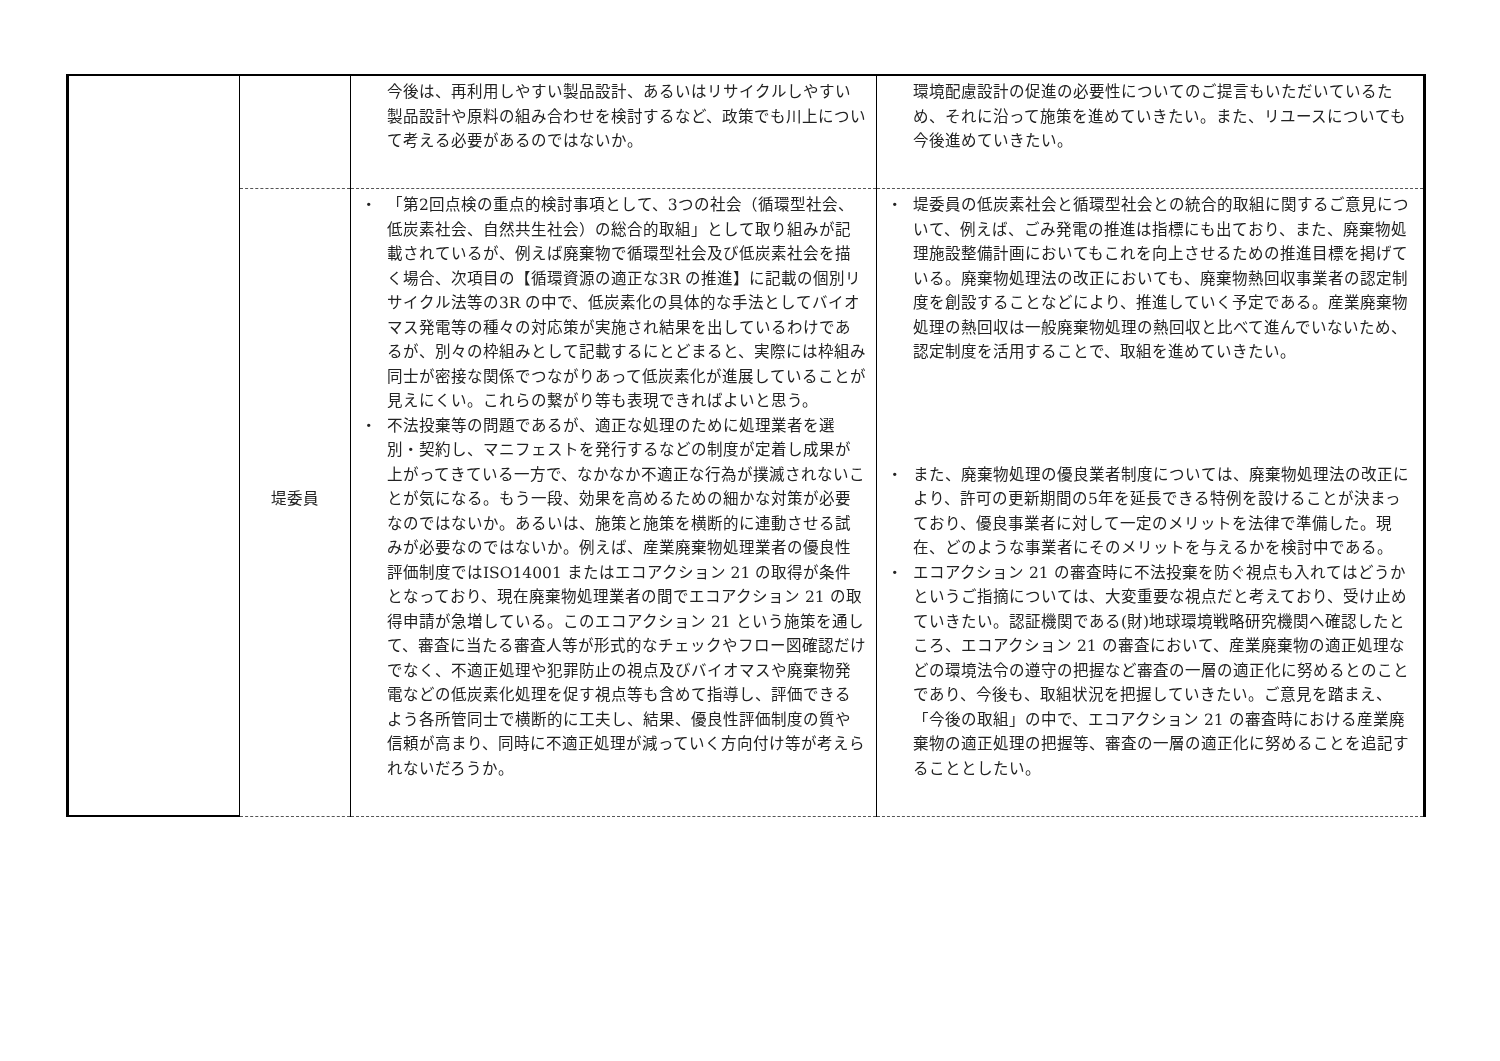| | | 今後は、再利用しやすい製品設計、あるいはリサイクルしやすい製品設計や原料の組み合わせを検討するなど、政策でも川上について考える必要があるのではないか。 | 環境配慮設計の促進の必要性についてのご提言もいただいているため、それに沿って施策を進めていきたい。また、リユースについても今後進めていきたい。 |
| | 堤委員 | ・ 「第2回点検の重点的検討事項として、3つの社会（循環型社会、低炭素社会、自然共生社会）の総合的取組」として取り組みが記載されているが、例えば廃棄物で循環型社会及び低炭素社会を描く場合、次項目の【循環資源の適正な3R の推進】に記載の個別リサイクル法等の3R の中で、低炭素化の具体的な手法としてバイオマス発電等の種々の対応策が実施され結果を出しているわけであるが、別々の枠組みとして記載するにとどまると、実際には枠組み同士が密接な関係でつながりあって低炭素化が進展していることが見えにくい。これらの繋がり等も表現できればよいと思う。 ・ 不法投棄等の問題であるが、適正な処理のために処理業者を選別・契約し、マニフェストを発行するなどの制度が定着し成果が上がってきている一方で、なかなか不適正な行為が撲滅されないことが気になる。もう一段、効果を高めるための細かな対策が必要なのではないか。あるいは、施策と施策を横断的に連動させる試みが必要なのではないか。例えば、産業廃棄物処理業者の優良性評価制度ではISO14001 またはエコアクション 21 の取得が条件となっており、現在廃棄物処理業者の間でエコアクション 21 の取得申請が急増している。このエコアクション 21 という施策を通して、審査に当たる審査人等が形式的なチェックやフロー図確認だけでなく、不適正処理や犯罪防止の視点及びバイオマスや廃棄物発電などの低炭素化処理を促す視点等も含めて指導し、評価できるよう各所管同士で横断的に工夫し、結果、優良性評価制度の質や信頼が高まり、同時に不適正処理が減っていく方向付け等が考えられないだろうか。 | ・ 堤委員の低炭素社会と循環型社会との統合的取組に関するご意見について、例えば、ごみ発電の推進は指標にも出ており、また、廃棄物処理施設整備計画においてもこれを向上させるための推進目標を掲げている。廃棄物処理法の改正においても、廃棄物熱回収事業者の認定制度を創設することなどにより、推進していく予定である。産業廃棄物処理の熱回収は一般廃棄物処理の熱回収と比べて進んでいないため、認定制度を活用することで、取組を進めていきたい。 ・ また、廃棄物処理の優良業者制度については、廃棄物処理法の改正により、許可の更新期間の5年を延長できる特例を設けることが決まっており、優良事業者に対して一定のメリットを法律で準備した。現在、どのような事業者にそのメリットを与えるかを検討中である。 ・ エコアクション 21 の審査時に不法投棄を防ぐ視点も入れてはどうかというご指摘については、大変重要な視点だと考えており、受け止めていきたい。認証機関である(財)地球環境戦略研究機関へ確認したところ、エコアクション 21 の審査において、産業廃棄物の適正処理などの環境法令の遵守の把握など審査の一層の適正化に努めるとのことであり、今後も、取組状況を把握していきたい。ご意見を踏まえ、「今後の取組」の中で、エコアクション 21 の審査時における産業廃棄物の適正処理の把握等、審査の一層の適正化に努めることを追記することとしたい。 |